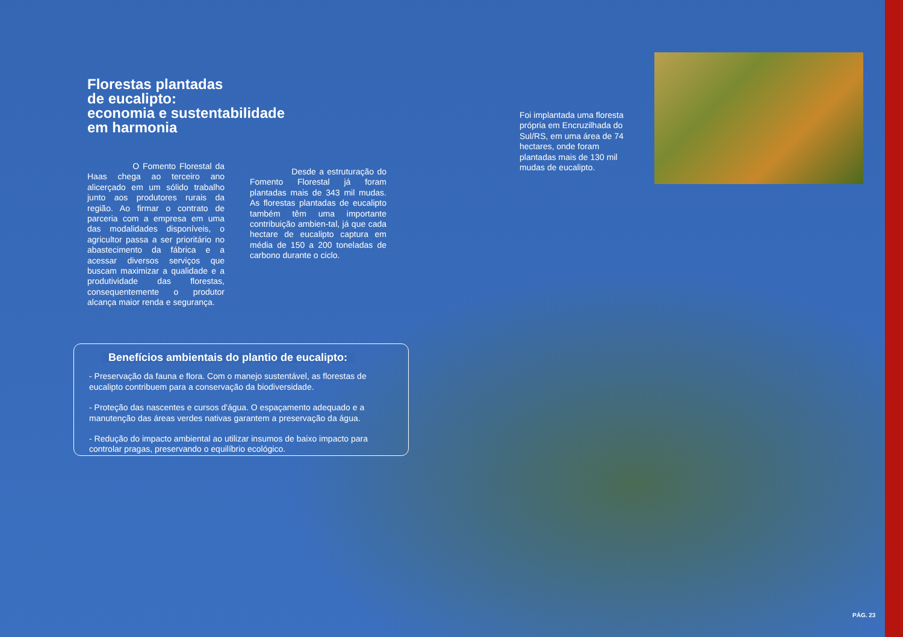Florestas plantadas
de eucalipto:
economia e sustentabilidade
em harmonia
O Fomento Florestal da Haas chega ao terceiro ano alicerçado em um sólido trabalho junto aos produtores rurais da região. Ao firmar o contrato de parceria com a empresa em uma das modalidades disponíveis, o agricultor passa a ser prioritário no abastecimento da fábrica e a acessar diversos serviços que buscam maximizar a qualidade e a produtividade das florestas, consequentemente o produtor alcança maior renda e segurança.
Desde a estruturação do Fomento Florestal já foram plantadas mais de 343 mil mudas. As florestas plantadas de eucalipto também têm uma importante contribuição ambien-tal, já que cada hectare de eucalipto captura em média de 150 a 200 toneladas de carbono durante o ciclo.
Foi implantada uma floresta própria em Encruzilhada do Sul/RS, em uma área de 74 hectares, onde foram plantadas mais de 130 mil mudas de eucalipto.
Benefícios ambientais do plantio de eucalipto:
- Preservação da fauna e flora. Com o manejo sustentável, as florestas de eucalipto contribuem para a conservação da biodiversidade.
- Proteção das nascentes e cursos d'água. O espaçamento adequado e a manutenção das áreas verdes nativas garantem a preservação da água.
- Redução do impacto ambiental ao utilizar insumos de baixo impacto para controlar pragas, preservando o equilíbrio ecológico.
PÁG. 23